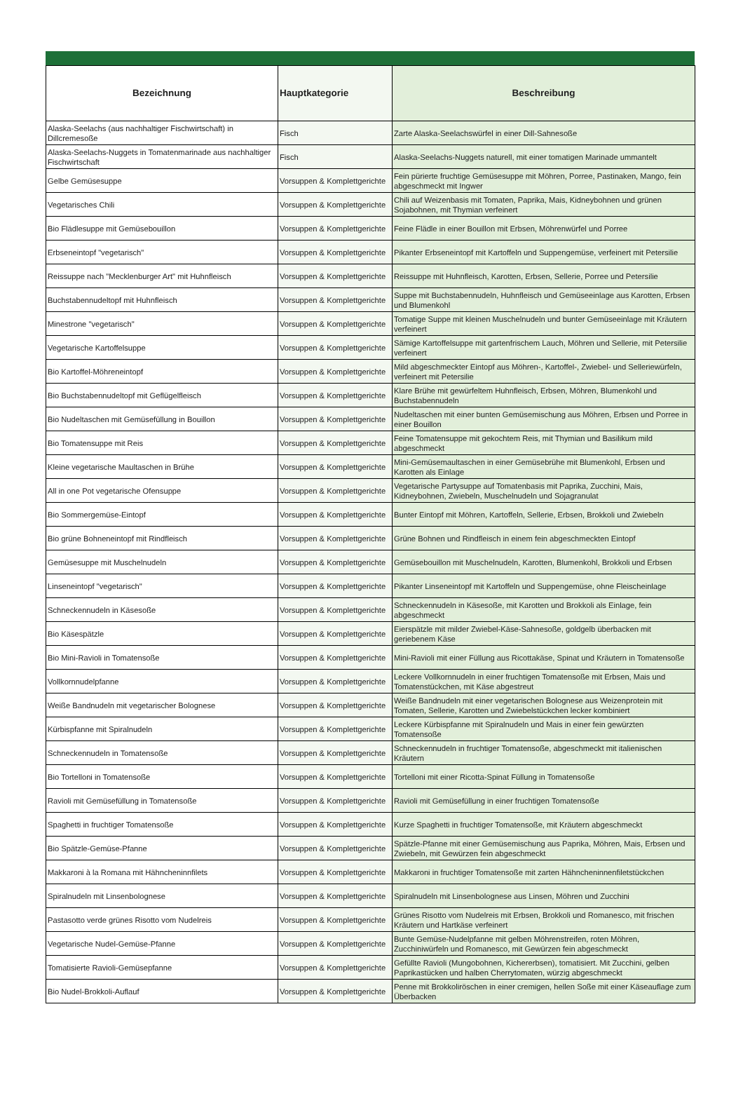| Bezeichnung | Hauptkategorie | Beschreibung |
| --- | --- | --- |
| Alaska-Seelachs (aus nachhaltiger Fischwirtschaft) in Dillcremesoße | Fisch | Zarte Alaska-Seelachswürfel in einer Dill-Sahnesoße |
| Alaska-Seelachs-Nuggets in Tomatenmarinade aus nachhaltiger Fischwirtschaft | Fisch | Alaska-Seelachs-Nuggets naturell, mit einer tomatigen Marinade ummantelt |
| Gelbe Gemüsesuppe | Vorsuppen & Komplettgerichte | Fein pürierte fruchtige Gemüsesuppe mit Möhren, Porree, Pastinaken, Mango, fein abgeschmeckt mit Ingwer |
| Vegetarisches Chili | Vorsuppen & Komplettgerichte | Chili auf Weizenbasis mit Tomaten, Paprika, Mais, Kidneybohnen und grünen Sojabohnen, mit Thymian verfeinert |
| Bio Flädlesuppe mit Gemüsebouillon | Vorsuppen & Komplettgerichte | Feine Flädle in einer Bouillon mit Erbsen, Möhrenwürfel und Porree |
| Erbseneintopf "vegetarisch" | Vorsuppen & Komplettgerichte | Pikanter Erbseneintopf mit Kartoffeln und Suppengemüse, verfeinert mit Petersilie |
| Reissuppe nach "Mecklenburger Art" mit Huhnfleisch | Vorsuppen & Komplettgerichte | Reissuppe mit Huhnfleisch, Karotten, Erbsen, Sellerie, Porree und Petersilie |
| Buchstabennudeltopf mit Huhnfleisch | Vorsuppen & Komplettgerichte | Suppe mit Buchstabennudeln, Huhnfleisch und Gemüseeinlage aus Karotten, Erbsen und Blumenkohl |
| Minestrone "vegetarisch" | Vorsuppen & Komplettgerichte | Tomatige Suppe mit kleinen Muschelnudeln und bunter Gemüseeinlage mit Kräutern verfeinert |
| Vegetarische Kartoffelsuppe | Vorsuppen & Komplettgerichte | Sämige Kartoffelsuppe mit gartenfrischem Lauch, Möhren und Sellerie, mit Petersilie verfeinert |
| Bio Kartoffel-Möhreneintopf | Vorsuppen & Komplettgerichte | Mild abgeschmeckter Eintopf aus Möhren-, Kartoffel-, Zwiebel- und Selleriewürfeln, verfeinert mit Petersilie |
| Bio Buchstabennudeltopf mit Geflügelfleisch | Vorsuppen & Komplettgerichte | Klare Brühe mit gewürfeltem Huhnfleisch, Erbsen, Möhren, Blumenkohl und Buchstabennudeln |
| Bio Nudeltaschen mit Gemüsefüllung in Bouillon | Vorsuppen & Komplettgerichte | Nudeltaschen mit einer bunten Gemüsemischung aus Möhren, Erbsen und Porree in einer Bouillon |
| Bio Tomatensuppe mit Reis | Vorsuppen & Komplettgerichte | Feine Tomatensuppe mit gekochtem Reis, mit Thymian und Basilikum mild abgeschmeckt |
| Kleine vegetarische Maultaschen in Brühe | Vorsuppen & Komplettgerichte | Mini-Gemüsemaultaschen in einer Gemüsebrühe mit Blumenkohl, Erbsen und Karotten als Einlage |
| All in one Pot vegetarische Ofensuppe | Vorsuppen & Komplettgerichte | Vegetarische Partysuppe auf Tomatenbasis mit Paprika, Zucchini, Mais, Kidneybohnen, Zwiebeln, Muschelnudeln und Sojagranulat |
| Bio Sommergemüse-Eintopf | Vorsuppen & Komplettgerichte | Bunter Eintopf mit Möhren, Kartoffeln, Sellerie, Erbsen, Brokkoli und Zwiebeln |
| Bio grüne Bohneneintopf mit Rindfleisch | Vorsuppen & Komplettgerichte | Grüne Bohnen und Rindfleisch in einem fein abgeschmeckten Eintopf |
| Gemüsesuppe mit Muschelnudeln | Vorsuppen & Komplettgerichte | Gemüsebouillon mit Muschelnudeln, Karotten, Blumenkohl, Brokkoli und Erbsen |
| Linseneintopf "vegetarisch" | Vorsuppen & Komplettgerichte | Pikanter Linseneintopf mit Kartoffeln und Suppengemüse, ohne Fleischeinlage |
| Schneckennudeln in Käsesoße | Vorsuppen & Komplettgerichte | Schneckennudeln in Käsesoße, mit Karotten und Brokkoli als Einlage, fein abgeschmeckt |
| Bio Käsespätzle | Vorsuppen & Komplettgerichte | Eierspätzle mit milder Zwiebel-Käse-Sahnesoße, goldgelb überbacken mit geriebenem Käse |
| Bio Mini-Ravioli in Tomatensoße | Vorsuppen & Komplettgerichte | Mini-Ravioli mit einer Füllung aus Ricottakäse, Spinat und Kräutern in Tomatensoße |
| Vollkornnudelpfanne | Vorsuppen & Komplettgerichte | Leckere Vollkornnudeln in einer fruchtigen Tomatensoße mit Erbsen, Mais und Tomatenstückchen, mit Käse abgestreut |
| Weiße Bandnudeln mit vegetarischer Bolognese | Vorsuppen & Komplettgerichte | Weiße Bandnudeln mit einer vegetarischen Bolognese aus Weizenprotein mit Tomaten, Sellerie, Karotten und Zwiebelstückchen lecker kombiniert |
| Kürbispfanne mit Spiralnudeln | Vorsuppen & Komplettgerichte | Leckere Kürbispfanne mit Spiralnudeln und Mais in einer fein gewürzten Tomatensoße |
| Schneckennudeln in Tomatensoße | Vorsuppen & Komplettgerichte | Schneckennudeln in fruchtiger Tomatensoße, abgeschmeckt mit italienischen Kräutern |
| Bio Tortelloni in Tomatensoße | Vorsuppen & Komplettgerichte | Tortelloni mit einer Ricotta-Spinat Füllung in Tomatensoße |
| Ravioli mit Gemüsefüllung in Tomatensoße | Vorsuppen & Komplettgerichte | Ravioli mit Gemüsefüllung in einer fruchtigen Tomatensoße |
| Spaghetti in fruchtiger Tomatensoße | Vorsuppen & Komplettgerichte | Kurze Spaghetti in fruchtiger Tomatensoße, mit Kräutern abgeschmeckt |
| Bio Spätzle-Gemüse-Pfanne | Vorsuppen & Komplettgerichte | Spätzle-Pfanne mit einer Gemüsemischung aus Paprika, Möhren, Mais, Erbsen und Zwiebeln, mit Gewürzen fein abgeschmeckt |
| Makkaroni à la Romana mit Hähncheninnfilets | Vorsuppen & Komplettgerichte | Makkaroni in fruchtiger Tomatensoße mit zarten Hähncheninnenfiletstückchen |
| Spiralnudeln mit Linsenbolognese | Vorsuppen & Komplettgerichte | Spiralnudeln mit Linsenbolognese aus Linsen, Möhren und Zucchini |
| Pastasotto verde grünes Risotto vom Nudelreis | Vorsuppen & Komplettgerichte | Grünes Risotto vom Nudelreis mit Erbsen, Brokkoli und Romanesco, mit frischen Kräutern und Hartkäse verfeinert |
| Vegetarische Nudel-Gemüse-Pfanne | Vorsuppen & Komplettgerichte | Bunte Gemüse-Nudelpfanne mit gelben Möhrenstreifen, roten Möhren, Zucchiniwürfeln und Romanesco, mit Gewürzen fein abgeschmeckt |
| Tomatisierte Ravioli-Gemüsepfanne | Vorsuppen & Komplettgerichte | Gefüllte Ravioli (Mungobohnen, Kichererbsen), tomatisiert. Mit Zucchini, gelben Paprikastücken und halben Cherrytomaten, würzig abgeschmeckt |
| Bio Nudel-Brokkoli-Auflauf | Vorsuppen & Komplettgerichte | Penne mit Brokkoliröschen in einer cremigen, hellen Soße mit einer Käseauflage zum Überbacken |